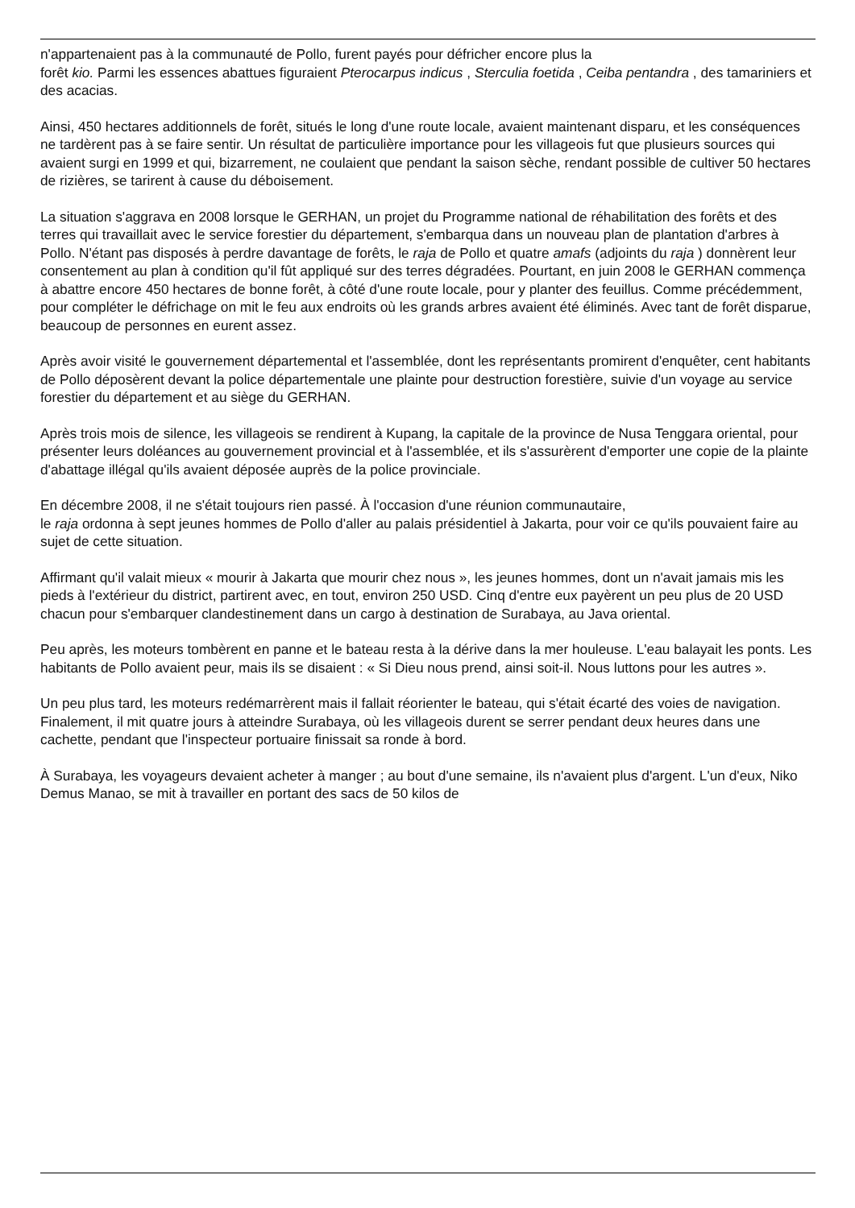n'appartenaient pas à la communauté de Pollo, furent payés pour défricher encore plus la
forêt kio. Parmi les essences abattues figuraient Pterocarpus indicus , Sterculia foetida , Ceiba pentandra , des tamariniers et des acacias.
Ainsi, 450 hectares additionnels de forêt, situés le long d'une route locale, avaient maintenant disparu, et les conséquences ne tardèrent pas à se faire sentir. Un résultat de particulière importance pour les villageois fut que plusieurs sources qui avaient surgi en 1999 et qui, bizarrement, ne coulaient que pendant la saison sèche, rendant possible de cultiver 50 hectares de rizières, se tarirent à cause du déboisement.
La situation s'aggrava en 2008 lorsque le GERHAN, un projet du Programme national de réhabilitation des forêts et des terres qui travaillait avec le service forestier du département, s'embarqua dans un nouveau plan de plantation d'arbres à Pollo. N'étant pas disposés à perdre davantage de forêts, le raja de Pollo et quatre amafs (adjoints du raja ) donnèrent leur consentement au plan à condition qu'il fût appliqué sur des terres dégradées. Pourtant, en juin 2008 le GERHAN commença à abattre encore 450 hectares de bonne forêt, à côté d'une route locale, pour y planter des feuillus. Comme précédemment, pour compléter le défrichage on mit le feu aux endroits où les grands arbres avaient été éliminés. Avec tant de forêt disparue, beaucoup de personnes en eurent assez.
Après avoir visité le gouvernement départemental et l'assemblée, dont les représentants promirent d'enquêter, cent habitants de Pollo déposèrent devant la police départementale une plainte pour destruction forestière, suivie d'un voyage au service forestier du département et au siège du GERHAN.
Après trois mois de silence, les villageois se rendirent à Kupang, la capitale de la province de Nusa Tenggara oriental, pour présenter leurs doléances au gouvernement provincial et à l'assemblée, et ils s'assurèrent d'emporter une copie de la plainte d'abattage illégal qu'ils avaient déposée auprès de la police provinciale.
En décembre 2008, il ne s'était toujours rien passé. À l'occasion d'une réunion communautaire,
le raja ordonna à sept jeunes hommes de Pollo d'aller au palais présidentiel à Jakarta, pour voir ce qu'ils pouvaient faire au sujet de cette situation.
Affirmant qu'il valait mieux « mourir à Jakarta que mourir chez nous », les jeunes hommes, dont un n'avait jamais mis les pieds à l'extérieur du district, partirent avec, en tout, environ 250 USD. Cinq d'entre eux payèrent un peu plus de 20 USD chacun pour s'embarquer clandestinement dans un cargo à destination de Surabaya, au Java oriental.
Peu après, les moteurs tombèrent en panne et le bateau resta à la dérive dans la mer houleuse. L'eau balayait les ponts. Les habitants de Pollo avaient peur, mais ils se disaient : « Si Dieu nous prend, ainsi soit-il. Nous luttons pour les autres ».
Un peu plus tard, les moteurs redémarrèrent mais il fallait réorienter le bateau, qui s'était écarté des voies de navigation. Finalement, il mit quatre jours à atteindre Surabaya, où les villageois durent se serrer pendant deux heures dans une cachette, pendant que l'inspecteur portuaire finissait sa ronde à bord.
À Surabaya, les voyageurs devaient acheter à manger ; au bout d'une semaine, ils n'avaient plus d'argent. L'un d'eux, Niko Demus Manao, se mit à travailler en portant des sacs de 50 kilos de